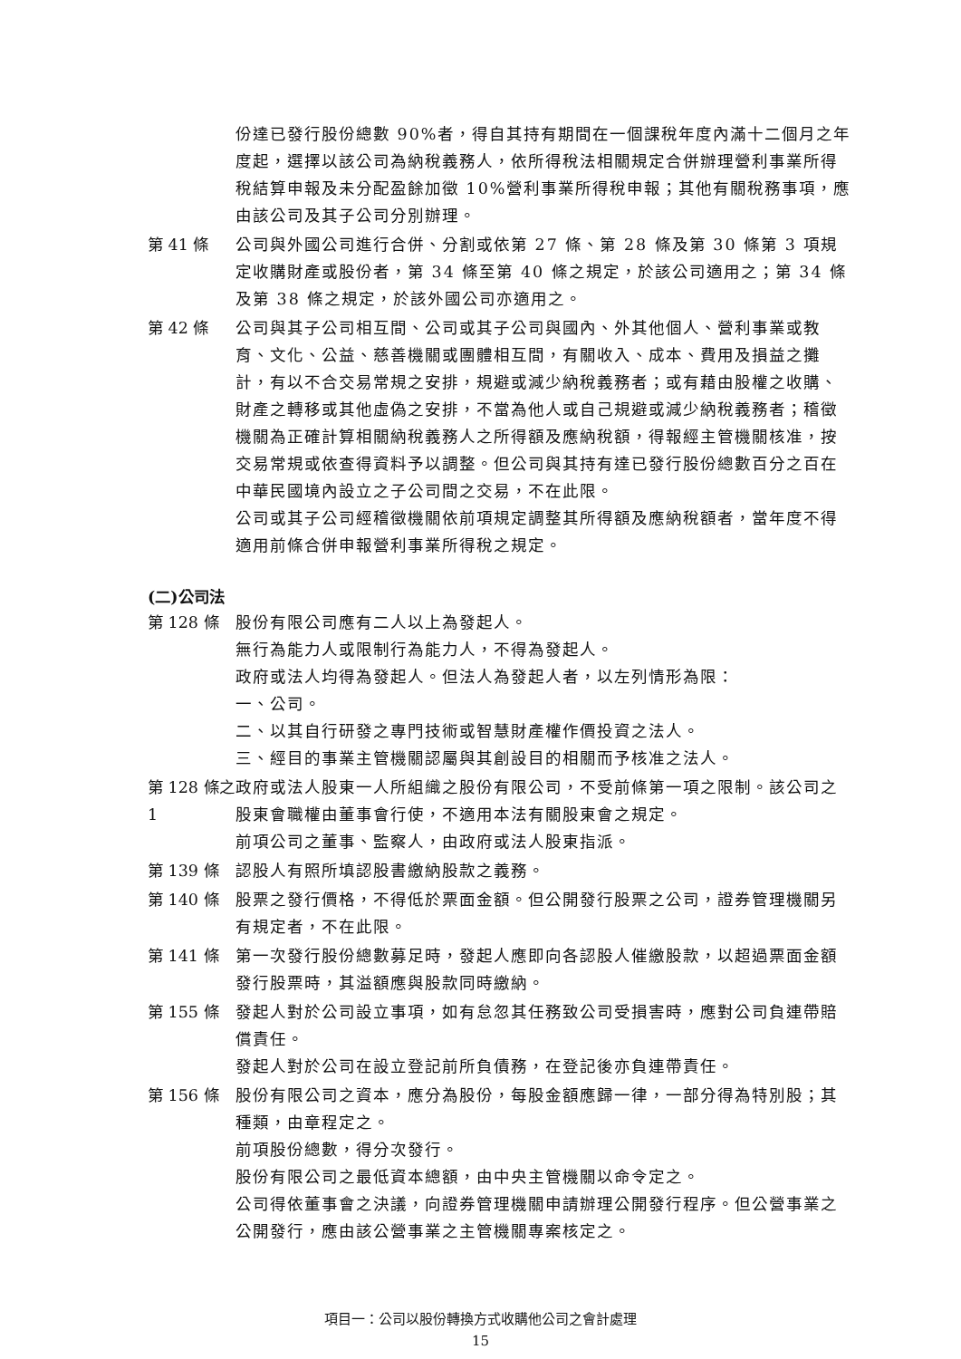份達已發行股份總數 90%者，得自其持有期間在一個課稅年度內滿十二個月之年度起，選擇以該公司為納稅義務人，依所得稅法相關規定合併辦理營利事業所得稅結算申報及未分配盈餘加徵 10%營利事業所得稅申報；其他有關稅務事項，應由該公司及其子公司分別辦理。
第 41 條 公司與外國公司進行合併、分割或依第 27 條、第 28 條及第 30 條第 3 項規定收購財產或股份者，第 34 條至第 40 條之規定，於該公司適用之；第 34 條及第 38 條之規定，於該外國公司亦適用之。
第 42 條 公司與其子公司相互間、公司或其子公司與國內、外其他個人、營利事業或教育、文化、公益、慈善機關或團體相互間，有關收入、成本、費用及損益之攤計，有以不合交易常規之安排，規避或減少納稅義務者；或有藉由股權之收購、財產之轉移或其他虛偽之安排，不當為他人或自己規避或減少納稅義務者；稽徵機關為正確計算相關納稅義務人之所得額及應納稅額，得報經主管機關核准，按交易常規或依查得資料予以調整。但公司與其持有達已發行股份總數百分之百在中華民國境內設立之子公司間之交易，不在此限。
公司或其子公司經稽徵機關依前項規定調整其所得額及應納稅額者，當年度不得適用前條合併申報營利事業所得稅之規定。
(二)公司法
第 128 條 股份有限公司應有二人以上為發起人。
無行為能力人或限制行為能力人，不得為發起人。
政府或法人均得為發起人。但法人為發起人者，以左列情形為限：
一、公司。
二、以其自行研發之專門技術或智慧財產權作價投資之法人。
三、經目的事業主管機關認屬與其創設目的相關而予核准之法人。
第 128 條之 1
政府或法人股東一人所組織之股份有限公司，不受前條第一項之限制。該公司之股東會職權由董事會行使，不適用本法有關股東會之規定。
前項公司之董事、監察人，由政府或法人股東指派。
第 139 條 認股人有照所填認股書繳納股款之義務。
第 140 條 股票之發行價格，不得低於票面金額。但公開發行股票之公司，證券管理機關另有規定者，不在此限。
第 141 條 第一次發行股份總數募足時，發起人應即向各認股人催繳股款，以超過票面金額發行股票時，其溢額應與股款同時繳納。
第 155 條 發起人對於公司設立事項，如有怠忽其任務致公司受損害時，應對公司負連帶賠償責任。
發起人對於公司在設立登記前所負債務，在登記後亦負連帶責任。
第 156 條 股份有限公司之資本，應分為股份，每股金額應歸一律，一部分得為特別股；其種類，由章程定之。
前項股份總數，得分次發行。
股份有限公司之最低資本總額，由中央主管機關以命令定之。
公司得依董事會之決議，向證券管理機關申請辦理公開發行程序。但公營事業之公開發行，應由該公營事業之主管機關專案核定之。
項目一：公司以股份轉換方式收購他公司之會計處理
15